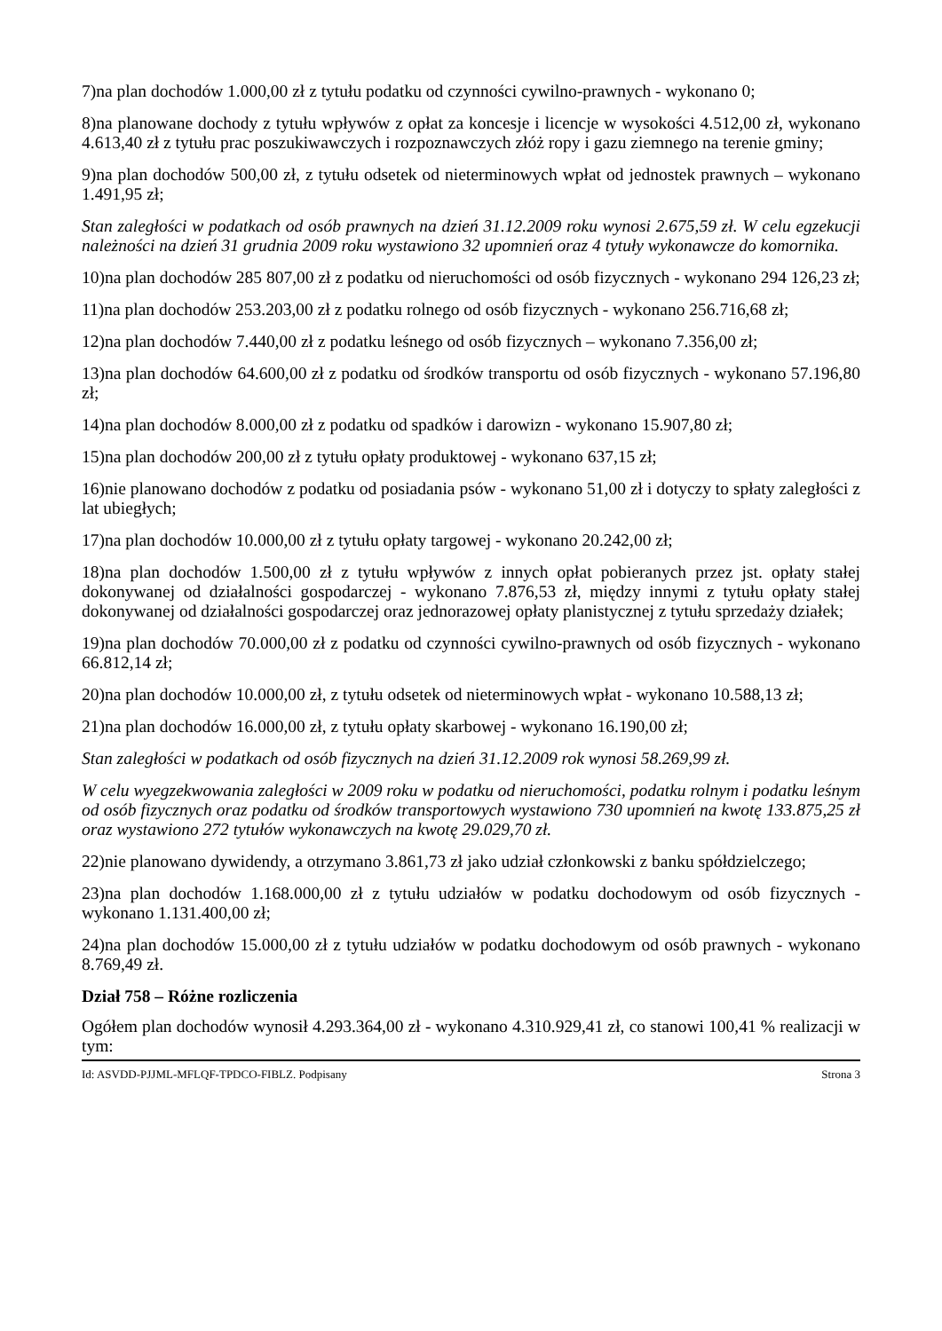7)na plan dochodów 1.000,00 zł z tytułu podatku od czynności cywilno-prawnych - wykonano 0;
8)na planowane dochody z tytułu wpływów z opłat za koncesje i licencje w wysokości 4.512,00 zł, wykonano 4.613,40 zł z tytułu prac poszukiwawczych i rozpoznawczych złóż ropy i gazu ziemnego na terenie gminy;
9)na plan dochodów 500,00 zł, z tytułu odsetek od nieterminowych wpłat od jednostek prawnych – wykonano 1.491,95 zł;
Stan zaległości w podatkach od osób prawnych na dzień 31.12.2009 roku wynosi 2.675,59 zł. W celu egzekucji należności na dzień 31 grudnia 2009 roku wystawiono 32 upomnień oraz 4 tytuły wykonawcze do komornika.
10)na plan dochodów 285 807,00 zł z podatku od nieruchomości od osób fizycznych - wykonano 294 126,23 zł;
11)na plan dochodów 253.203,00 zł z podatku rolnego od osób fizycznych - wykonano 256.716,68 zł;
12)na plan dochodów 7.440,00 zł z podatku leśnego od osób fizycznych – wykonano 7.356,00 zł;
13)na plan dochodów 64.600,00 zł z podatku od środków transportu od osób fizycznych - wykonano 57.196,80 zł;
14)na plan dochodów 8.000,00 zł z podatku od spadków i darowizn - wykonano 15.907,80 zł;
15)na plan dochodów 200,00 zł z tytułu opłaty produktowej - wykonano 637,15 zł;
16)nie planowano dochodów z podatku od posiadania psów - wykonano 51,00 zł i dotyczy to spłaty zaległości z lat ubiegłych;
17)na plan dochodów 10.000,00 zł z tytułu opłaty targowej - wykonano 20.242,00 zł;
18)na plan dochodów 1.500,00 zł z tytułu wpływów z innych opłat pobieranych przez jst. opłaty stałej dokonywanej od działalności gospodarczej - wykonano 7.876,53 zł, między innymi z tytułu opłaty stałej dokonywanej od działalności gospodarczej oraz jednorazowej opłaty planistycznej z tytułu sprzedaży działek;
19)na plan dochodów 70.000,00 zł z podatku od czynności cywilno-prawnych od osób fizycznych - wykonano 66.812,14 zł;
20)na plan dochodów 10.000,00 zł, z tytułu odsetek od nieterminowych wpłat - wykonano 10.588,13 zł;
21)na plan dochodów 16.000,00 zł, z tytułu opłaty skarbowej - wykonano 16.190,00 zł;
Stan zaległości w podatkach od osób fizycznych na dzień 31.12.2009 rok wynosi 58.269,99 zł.
W celu wyegzekwowania zaległości w 2009 roku w podatku od nieruchomości, podatku rolnym i podatku leśnym od osób fizycznych oraz podatku od środków transportowych wystawiono 730 upomnień na kwotę 133.875,25 zł oraz wystawiono 272 tytułów wykonawczych na kwotę 29.029,70 zł.
22)nie planowano dywidendy, a otrzymano 3.861,73 zł jako udział członkowski z banku spółdzielczego;
23)na plan dochodów 1.168.000,00 zł z tytułu udziałów w podatku dochodowym od osób fizycznych - wykonano 1.131.400,00 zł;
24)na plan dochodów 15.000,00 zł z tytułu udziałów w podatku dochodowym od osób prawnych - wykonano 8.769,49 zł.
Dział 758 – Różne rozliczenia
Ogółem plan dochodów wynosił 4.293.364,00 zł - wykonano 4.310.929,41 zł, co stanowi 100,41 % realizacji w tym:
Id: ASVDD-PJJML-MFLQF-TPDCO-FIBLZ. Podpisany Strona 3